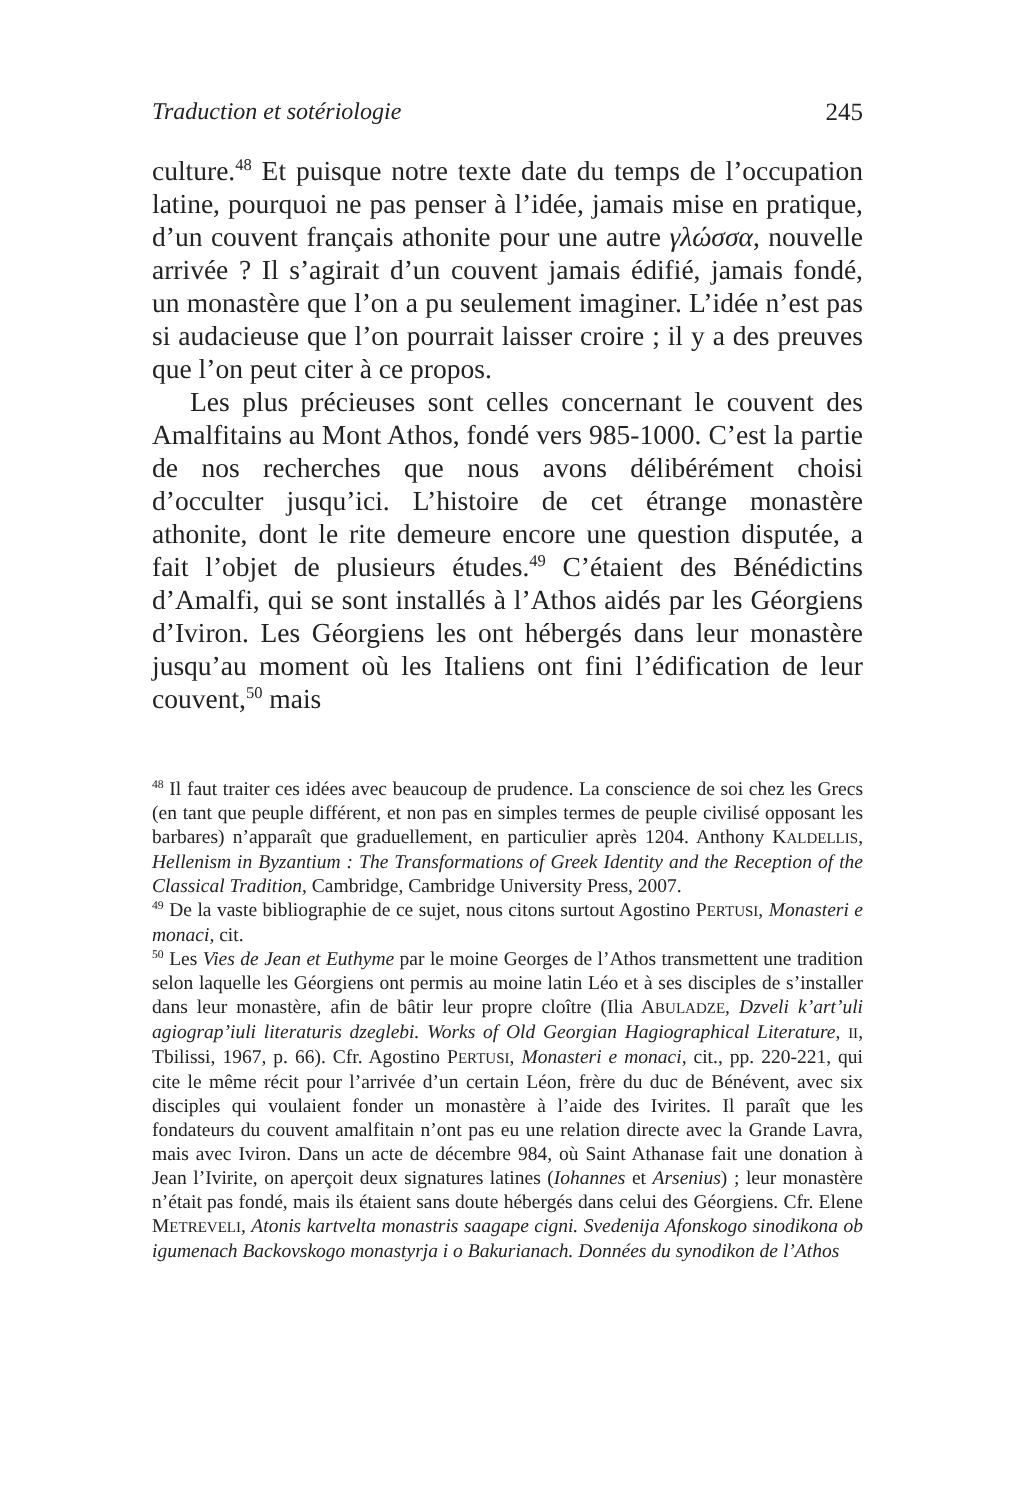Traduction et sotériologie 245
culture.<sup>48</sup> Et puisque notre texte date du temps de l’occupation latine, pourquoi ne pas penser à l’idée, jamais mise en pratique, d’un couvent français athonite pour une autre γλώσσα, nouvelle arrivée ? Il s’agirait d’un couvent jamais édifié, jamais fondé, un monastère que l’on a pu seulement imaginer. L’idée n’est pas si audacieuse que l’on pourrait laisser croire ; il y a des preuves que l’on peut citer à ce propos.
Les plus précieuses sont celles concernant le couvent des Amalfitains au Mont Athos, fondé vers 985-1000. C’est la partie de nos recherches que nous avons délibérément choisi d’occulter jusqu’ici. L’histoire de cet étrange monastère athonite, dont le rite demeure encore une question disputée, a fait l’objet de plusieurs études.<sup>49</sup> C’étaient des Bénédictins d’Amalfi, qui se sont installés à l’Athos aidés par les Géorgiens d’Iviron. Les Géorgiens les ont hébergés dans leur monastère jusqu’au moment où les Italiens ont fini l’édification de leur couvent,<sup>50</sup> mais
<sup>48</sup> Il faut traiter ces idées avec beaucoup de prudence. La conscience de soi chez les Grecs (en tant que peuple différent, et non pas en simples termes de peuple civilisé opposant les barbares) n’apparaît que graduellement, en particulier après 1204. Anthony KALDELLIS, Hellenism in Byzantium : The Transformations of Greek Identity and the Reception of the Classical Tradition, Cambridge, Cambridge University Press, 2007.
<sup>49</sup> De la vaste bibliographie de ce sujet, nous citons surtout Agostino PERTUSI, Monasteri e monaci, cit.
<sup>50</sup> Les Vies de Jean et Euthyme par le moine Georges de l’Athos transmettent une tradition selon laquelle les Géorgiens ont permis au moine latin Léo et à ses disciples de s’installer dans leur monastère, afin de bâtir leur propre cloître (Ilia ABULADZE, Dzveli k’art’uli agiograp’iuli literaturis dzeglebi. Works of Old Georgian Hagiographical Literature, II, Tbilissi, 1967, p. 66). Cfr. Agostino PERTUSI, Monasteri e monaci, cit., pp. 220-221, qui cite le même récit pour l’arrivée d’un certain Léon, frère du duc de Bénévent, avec six disciples qui voulaient fonder un monastère à l’aide des Ivirites. Il paraît que les fondateurs du couvent amalfitain n’ont pas eu une relation directe avec la Grande Lavra, mais avec Iviron. Dans un acte de décembre 984, où Saint Athanase fait une donation à Jean l’Ivirite, on aperçoit deux signatures latines (Iohannes et Arsenius) ; leur monastère n’était pas fondé, mais ils étaient sans doute hébergés dans celui des Géorgiens. Cfr. Elene METREVELI, Atonis kartvelta monastris saagape cigni. Svedenija Afonskogo sinodikona ob igumenach Backovskogo monastyrja i o Bakurianach. Données du synodikon de l’Athos